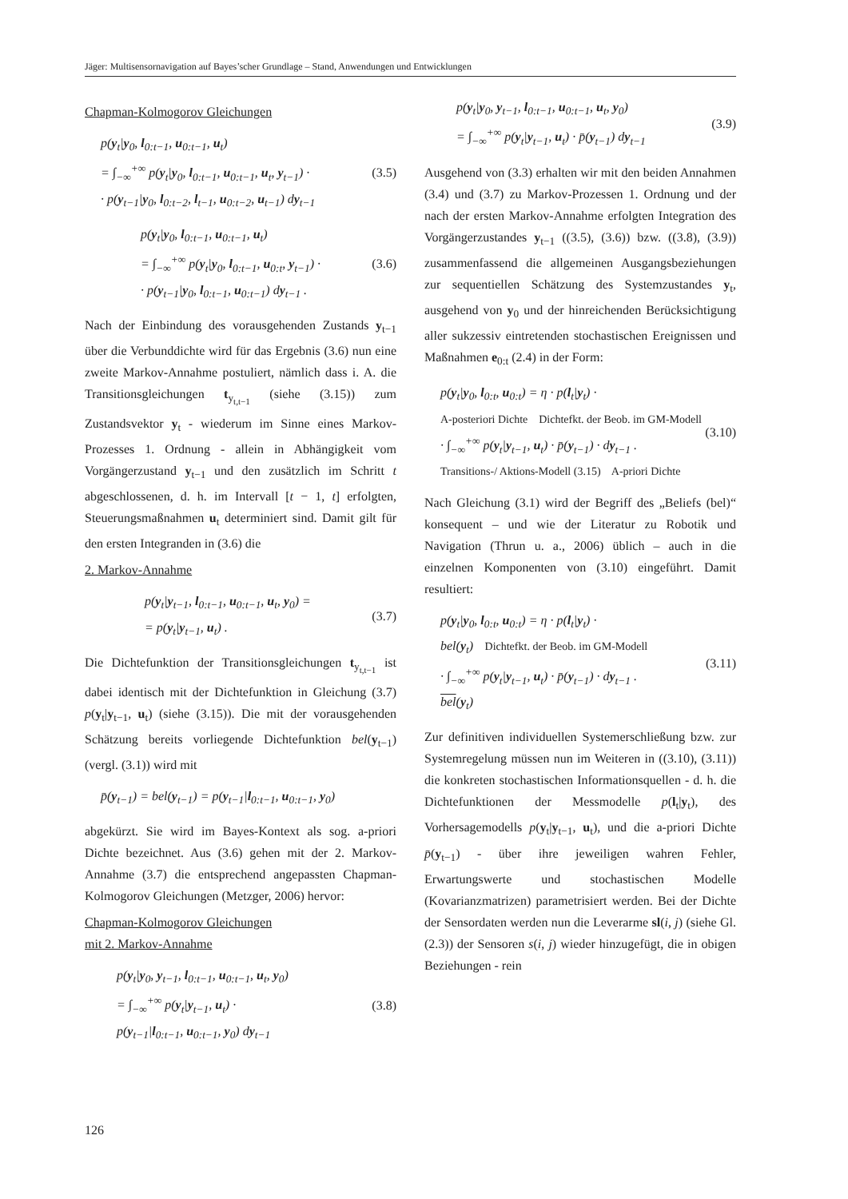Jäger: Multisensornavigation auf Bayes’scher Grundlage – Stand, Anwendungen und Entwicklungen
Chapman-Kolmogorov Gleichungen
p(y<sub>t</sub>|y<sub>0</sub>, l<sub>0:t−1</sub>, u<sub>0:t−1</sub>, u<sub>t</sub>)
= ∫<sub>−∞</sub><sup>+∞</sup> p(y<sub>t</sub>|y<sub>0</sub>, l<sub>0:t−1</sub>, u<sub>0:t−1</sub>, u<sub>t</sub>, y<sub>t−1</sub>) ·
· p(y<sub>t−1</sub>|y<sub>0</sub>, l<sub>0:t−2</sub>, l<sub>t−1</sub>, u<sub>0:t−2</sub>, u<sub>t−1</sub>) dy<sub>t−1</sub>
(3.5)
p(y<sub>t</sub>|y<sub>0</sub>, l<sub>0:t−1</sub>, u<sub>0:t−1</sub>, u<sub>t</sub>)
= ∫<sub>−∞</sub><sup>+∞</sup> p(y<sub>t</sub>|y<sub>0</sub>, l<sub>0:t−1</sub>, u<sub>0:t</sub>, y<sub>t−1</sub>) ·
· p(y<sub>t−1</sub>|y<sub>0</sub>, l<sub>0:t−1</sub>, u<sub>0:t−1</sub>) dy<sub>t−1</sub> .
(3.6)
Nach der Einbindung des vorausgehenden Zustands y<sub>t−1</sub> über die Verbunddichte wird für das Ergebnis (3.6) nun eine zweite Markov-Annahme postuliert, nämlich dass i. A. die Transitionsgleichungen t<sub>y<sub>t,t−1</sub></sub> (siehe (3.15)) zum Zustandsvektor y<sub>t</sub> - wiederum im Sinne eines Markov-Prozesses 1. Ordnung - allein in Abhängigkeit vom Vorgängerzustand y<sub>t−1</sub> und den zusätzlich im Schritt t abgeschlossenen, d. h. im Intervall [t − 1, t] erfolgten, Steuerungsmaßnahmen u<sub>t</sub> determiniert sind. Damit gilt für den ersten Integranden in (3.6) die
2. Markov-Annahme
p(y<sub>t</sub>|y<sub>t−1</sub>, l<sub>0:t−1</sub>, u<sub>0:t−1</sub>, u<sub>t</sub>, y<sub>0</sub>) =
= p(y<sub>t</sub>|y<sub>t−1</sub>, u<sub>t</sub>) .
(3.7)
Die Dichtefunktion der Transitionsgleichungen t<sub>y<sub>t,t−1</sub></sub> ist dabei identisch mit der Dichtefunktion in Gleichung (3.7) p(y<sub>t</sub>|y<sub>t−1</sub>, u<sub>t</sub>) (siehe (3.15)). Die mit der vorausgehenden Schätzung bereits vorliegende Dichtefunktion bel(y<sub>t−1</sub>) (vergl. (3.1)) wird mit
p̄(y<sub>t−1</sub>) = bel(y<sub>t−1</sub>) = p(y<sub>t−1</sub>|l<sub>0:t−1</sub>, u<sub>0:t−1</sub>, y<sub>0</sub>)
abgekürzt. Sie wird im Bayes-Kontext als sog. a-priori Dichte bezeichnet. Aus (3.6) gehen mit der 2. Markov-Annahme (3.7) die entsprechend angepassten Chapman-Kolmogorov Gleichungen (Metzger, 2006) hervor:
Chapman-Kolmogorov Gleichungen
mit 2. Markov-Annahme
p(y<sub>t</sub>|y<sub>0</sub>, y<sub>t−1</sub>, l<sub>0:t−1</sub>, u<sub>0:t−1</sub>, u<sub>t</sub>, y<sub>0</sub>)
= ∫<sub>−∞</sub><sup>+∞</sup> p(y<sub>t</sub>|y<sub>t−1</sub>, u<sub>t</sub>) ·
p(y<sub>t−1</sub>|l<sub>0:t−1</sub>, u<sub>0:t−1</sub>, y<sub>0</sub>) dy<sub>t−1</sub>
(3.8)
p(y<sub>t</sub>|y<sub>0</sub>, y<sub>t−1</sub>, l<sub>0:t−1</sub>, u<sub>0:t−1</sub>, u<sub>t</sub>, y<sub>0</sub>)
= ∫<sub>−∞</sub><sup>+∞</sup> p(y<sub>t</sub>|y<sub>t−1</sub>, u<sub>t</sub>) · p̄(y<sub>t−1</sub>) dy<sub>t−1</sub>
(3.9)
Ausgehend von (3.3) erhalten wir mit den beiden Annahmen (3.4) und (3.7) zu Markov-Prozessen 1. Ordnung und der nach der ersten Markov-Annahme erfolgten Integration des Vorgängerzustandes y<sub>t−1</sub> ((3.5), (3.6)) bzw. ((3.8), (3.9)) zusammenfassend die allgemeinen Ausgangsbeziehungen zur sequentiellen Schätzung des Systemzustandes y<sub>t</sub>, ausgehend von y<sub>0</sub> und der hinreichenden Berücksichtigung aller sukzessiv eintretenden stochastischen Ereignissen und Maßnahmen e<sub>0:t</sub> (2.4) in der Form:
p(y<sub>t</sub>|y<sub>0</sub>, l<sub>0:t</sub>, u<sub>0:t</sub>) = η · p(l<sub>t</sub>|y<sub>t</sub>) ·
A-posteriori Dichte Dichtefkt. der Beob. im GM-Modell
· ∫<sub>−∞</sub><sup>+∞</sup> p(y<sub>t</sub>|y<sub>t−1</sub>, u<sub>t</sub>) · p̄(y<sub>t−1</sub>) · dy<sub>t−1</sub> .
Transitions-/ Aktions-Modell (3.15) A-priori Dichte
(3.10)
Nach Gleichung (3.1) wird der Begriff des „Beliefs (bel)“ konsequent – und wie der Literatur zu Robotik und Navigation (Thrun u. a., 2006) üblich – auch in die einzelnen Komponenten von (3.10) eingeführt. Damit resultiert:
p(y<sub>t</sub>|y<sub>0</sub>, l<sub>0:t</sub>, u<sub>0:t</sub>) = η · p(l<sub>t</sub>|y<sub>t</sub>) ·
bel(y<sub>t</sub>) Dichtefkt. der Beob. im GM-Modell
· ∫<sub>−∞</sub><sup>+∞</sup> p(y<sub>t</sub>|y<sub>t−1</sub>, u<sub>t</sub>) · p̄(y<sub>t−1</sub>) · dy<sub>t−1</sub> .
bel(y<sub>t</sub>)
(3.11)
Zur definitiven individuellen Systemerschließung bzw. zur Systemregelung müssen nun im Weiteren in ((3.10), (3.11)) die konkreten stochastischen Informationsquellen - d. h. die Dichtefunktionen der Messmodelle p(l<sub>t</sub>|y<sub>t</sub>), des Vorhersagemodells p(y<sub>t</sub>|y<sub>t−1</sub>, u<sub>t</sub>), und die a-priori Dichte p̄(y<sub>t−1</sub>) - über ihre jeweiligen wahren Fehler, Erwartungswerte und stochastischen Modelle (Kovarianzmatrizen) parametrisiert werden. Bei der Dichte der Sensordaten werden nun die Leverarme sl(i, j) (siehe Gl. (2.3)) der Sensoren s(i, j) wieder hinzugefügt, die in obigen Beziehungen - rein
126